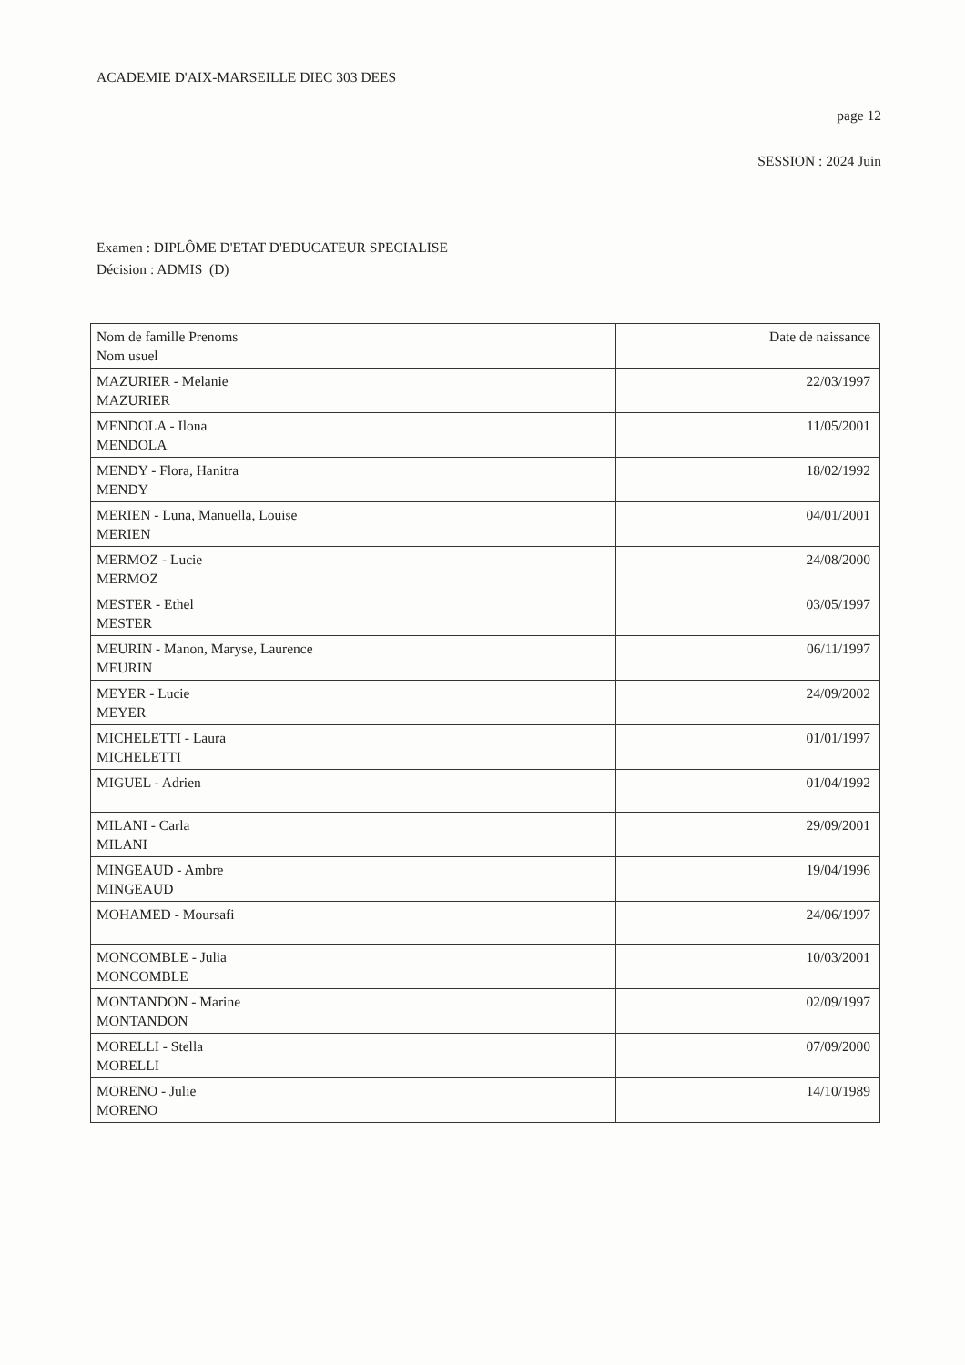ACADEMIE D'AIX-MARSEILLE DIEC 303 DEES
page 12
SESSION : 2024 Juin
Examen : DIPLÔME D'ETAT D'EDUCATEUR SPECIALISE
Décision : ADMIS (D)
| Nom de famille Prenoms Nom usuel | Date de naissance |
| MAZURIER - Melanie MAZURIER | 22/03/1997 |
| MENDOLA - Ilona MENDOLA | 11/05/2001 |
| MENDY - Flora, Hanitra MENDY | 18/02/1992 |
| MERIEN - Luna, Manuella, Louise MERIEN | 04/01/2001 |
| MERMOZ - Lucie MERMOZ | 24/08/2000 |
| MESTER - Ethel MESTER | 03/05/1997 |
| MEURIN - Manon, Maryse, Laurence MEURIN | 06/11/1997 |
| MEYER - Lucie MEYER | 24/09/2002 |
| MICHELETTI - Laura MICHELETTI | 01/01/1997 |
| MIGUEL - Adrien | 01/04/1992 |
| MILANI - Carla MILANI | 29/09/2001 |
| MINGEAUD - Ambre MINGEAUD | 19/04/1996 |
| MOHAMED - Moursafi | 24/06/1997 |
| MONCOMBLE - Julia MONCOMBLE | 10/03/2001 |
| MONTANDON - Marine MONTANDON | 02/09/1997 |
| MORELLI - Stella MORELLI | 07/09/2000 |
| MORENO - Julie MORENO | 14/10/1989 |